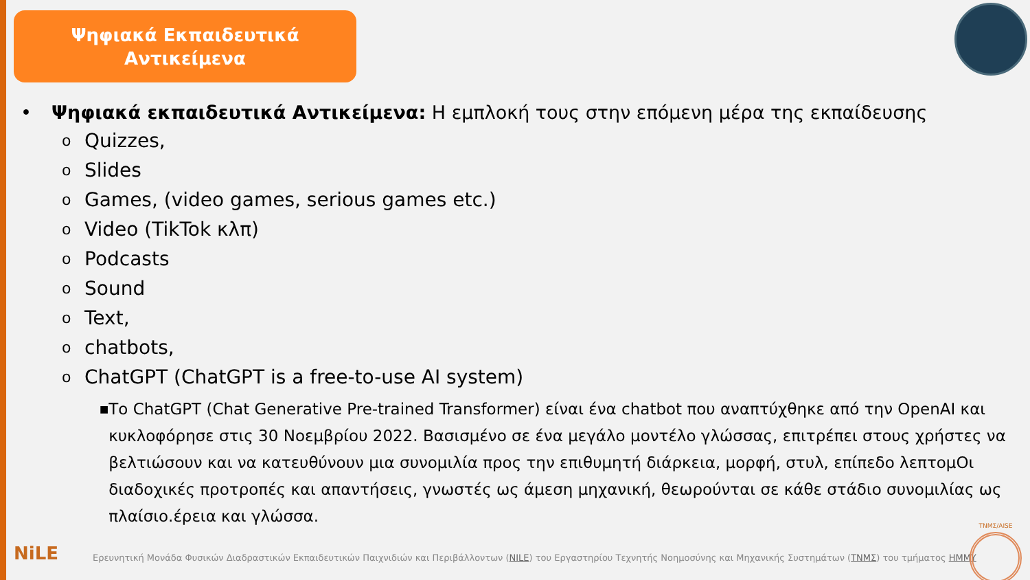Ψηφιακά Εκπαιδευτικά
Αντικείμενα
• Ψηφιακά εκπαιδευτικά Αντικείμενα: Η εμπλοκή τους στην επόμενη μέρα της εκπαίδευσης
o Quizzes,
o Slides
o Games, (video games, serious games etc.)
o Video (TikTok κλπ)
o Podcasts
o Sound
o Text,
ochatbots,
o ChatGPT (ChatGPT is a free-to-use AI system)
■ Το ChatGPT (Chat Generative Pre-trained Transformer) είναι ένα chatbot που αναπτύχθηκε από την OpenAI και κυκλοφόρησε στις 30 Νοεμβρίου 2022. Βασισμένο σε ένα μεγάλο μοντέλο γλώσσας, επιτρέπει στους χρήστες να βελτιώσουν και να κατευθύνουν μια συνομιλία προς την επιθυμητή διάρκεια, μορφή, στυλ, επίπεδο λεπτομΟι διαδοχικές προτροπές και απαντήσεις, γνωστές ως άμεση μηχανική, θεωρούνται σε κάθε στάδιο συνομιλίας ως πλαίσιο.έρεια και γλώσσα.
NiLE
Ερευνητική Μονάδα Φυσικών Διαδραστικών Εκπαιδευτικών Παιχνιδιών και Περιβάλλοντων (NILE) του Εργαστηρίου Τεχνητής Νοημοσύνης και Μηχανικής Συστημάτων (ΤΝΜΣ) του τμήματος ΗΜΜΥ
ΤΝΜΣ/AISE